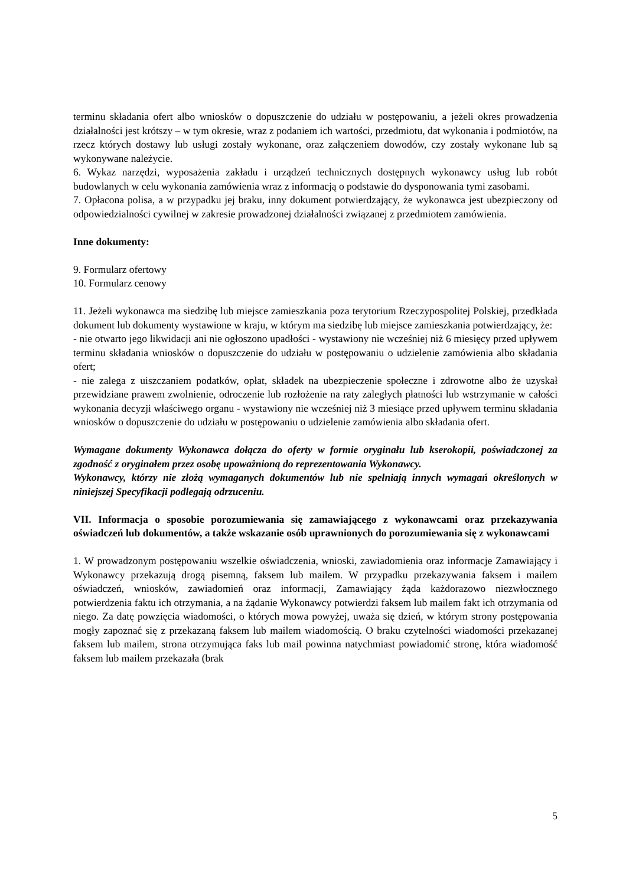terminu składania ofert albo wniosków o dopuszczenie do udziału w postępowaniu, a jeżeli okres prowadzenia działalności jest krótszy – w tym okresie, wraz z podaniem ich wartości, przedmiotu, dat wykonania i podmiotów, na rzecz których dostawy lub usługi zostały wykonane, oraz załączeniem dowodów, czy zostały wykonane lub są wykonywane należycie.
6. Wykaz narzędzi, wyposażenia zakładu i urządzeń technicznych dostępnych wykonawcy usług lub robót budowlanych w celu wykonania zamówienia wraz z informacją o podstawie do dysponowania tymi zasobami.
7. Opłacona polisa, a w przypadku jej braku, inny dokument potwierdzający, że wykonawca jest ubezpieczony od odpowiedzialności cywilnej w zakresie prowadzonej działalności związanej z przedmiotem zamówienia.
Inne dokumenty:
9. Formularz ofertowy
10. Formularz cenowy
11. Jeżeli wykonawca ma siedzibę lub miejsce zamieszkania poza terytorium Rzeczypospolitej Polskiej, przedkłada dokument lub dokumenty wystawione w kraju, w którym ma siedzibę lub miejsce zamieszkania potwierdzający, że:
- nie otwarto jego likwidacji ani nie ogłoszono upadłości - wystawiony nie wcześniej niż 6 miesięcy przed upływem terminu składania wniosków o dopuszczenie do udziału w postępowaniu o udzielenie zamówienia albo składania ofert;
- nie zalega z uiszczaniem podatków, opłat, składek na ubezpieczenie społeczne i zdrowotne albo że uzyskał przewidziane prawem zwolnienie, odroczenie lub rozłożenie na raty zaległych płatności lub wstrzymanie w całości wykonania decyzji właściwego organu - wystawiony nie wcześniej niż 3 miesiące przed upływem terminu składania wniosków o dopuszczenie do udziału w postępowaniu o udzielenie zamówienia albo składania ofert.
Wymagane dokumenty Wykonawca dołącza do oferty w formie oryginału lub kserokopii, poświadczonej za zgodność z oryginałem przez osobę upoważnioną do reprezentowania Wykonawcy.
Wykonawcy, którzy nie złożą wymaganych dokumentów lub nie spełniają innych wymagań określonych w niniejszej Specyfikacji podlegają odrzuceniu.
VII. Informacja o sposobie porozumiewania się zamawiającego z wykonawcami oraz przekazywania oświadczeń lub dokumentów, a także wskazanie osób uprawnionych do porozumiewania się z wykonawcami
1. W prowadzonym postępowaniu wszelkie oświadczenia, wnioski, zawiadomienia oraz informacje Zamawiający i Wykonawcy przekazują drogą pisemną, faksem lub mailem. W przypadku przekazywania faksem i mailem oświadczeń, wniosków, zawiadomień oraz informacji, Zamawiający żąda każdorazowo niezwłocznego potwierdzenia faktu ich otrzymania, a na żądanie Wykonawcy potwierdzi faksem lub mailem fakt ich otrzymania od niego. Za datę powzięcia wiadomości, o których mowa powyżej, uważa się dzień, w którym strony postępowania mogły zapoznać się z przekazaną faksem lub mailem wiadomością. O braku czytelności wiadomości przekazanej faksem lub mailem, strona otrzymująca faks lub mail powinna natychmiast powiadomić stronę, która wiadomość faksem lub mailem przekazała (brak
5